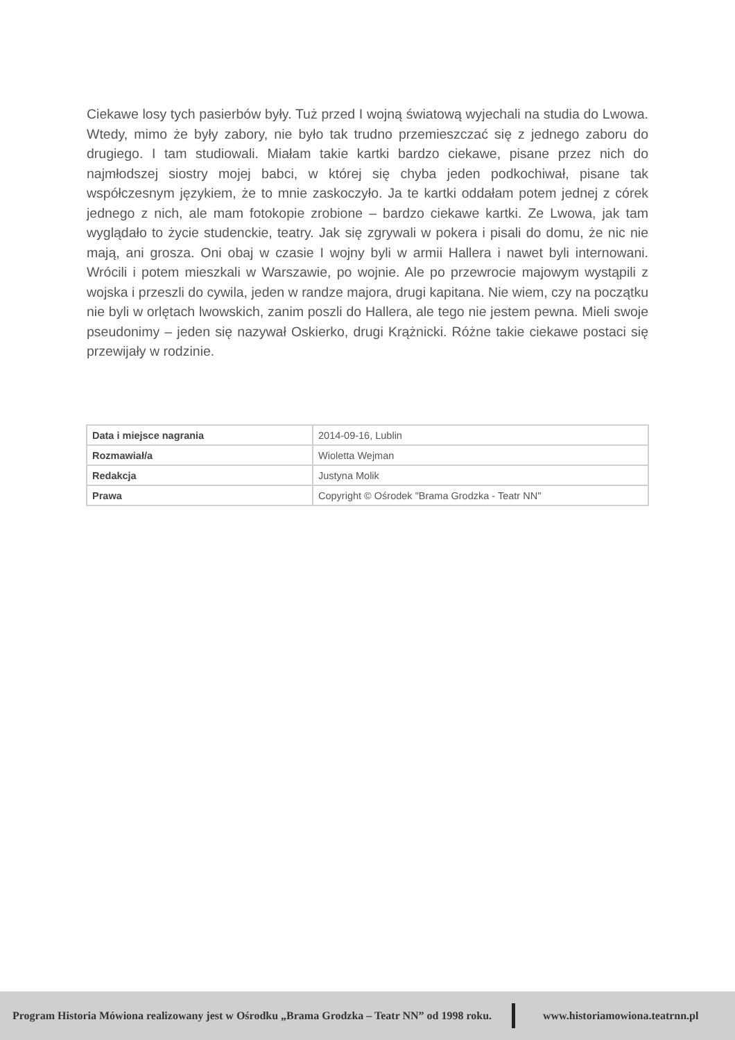Ciekawe losy tych pasierbów były. Tuż przed I wojną światową wyjechali na studia do Lwowa. Wtedy, mimo że były zabory, nie było tak trudno przemieszczać się z jednego zaboru do drugiego. I tam studiowali. Miałam takie kartki bardzo ciekawe, pisane przez nich do najmłodszej siostry mojej babci, w której się chyba jeden podkochiwał, pisane tak współczesnym językiem, że to mnie zaskoczyło. Ja te kartki oddałam potem jednej z córek jednego z nich, ale mam fotokopie zrobione – bardzo ciekawe kartki. Ze Lwowa, jak tam wyglądało to życie studenckie, teatry. Jak się zgrywali w pokera i pisali do domu, że nic nie mają, ani grosza. Oni obaj w czasie I wojny byli w armii Hallera i nawet byli internowani. Wrócili i potem mieszkali w Warszawie, po wojnie. Ale po przewrocie majowym wystąpili z wojska i przeszli do cywila, jeden w randze majora, drugi kapitana. Nie wiem, czy na początku nie byli w orlętach lwowskich, zanim poszli do Hallera, ale tego nie jestem pewna. Mieli swoje pseudonimy – jeden się nazywał Oskierko, drugi Krążnicki. Różne takie ciekawe postaci się przewijały w rodzinie.
| Data i miejsce nagrania | 2014-09-16, Lublin |
| Rozmawiał/a | Wioletta Wejman |
| Redakcja | Justyna Molik |
| Prawa | Copyright © Ośrodek "Brama Grodzka - Teatr NN" |
Program Historia Mówiona realizowany jest w Ośrodku „Brama Grodzka – Teatr NN” od 1998 roku. www.historiamowiona.teatrnn.pl